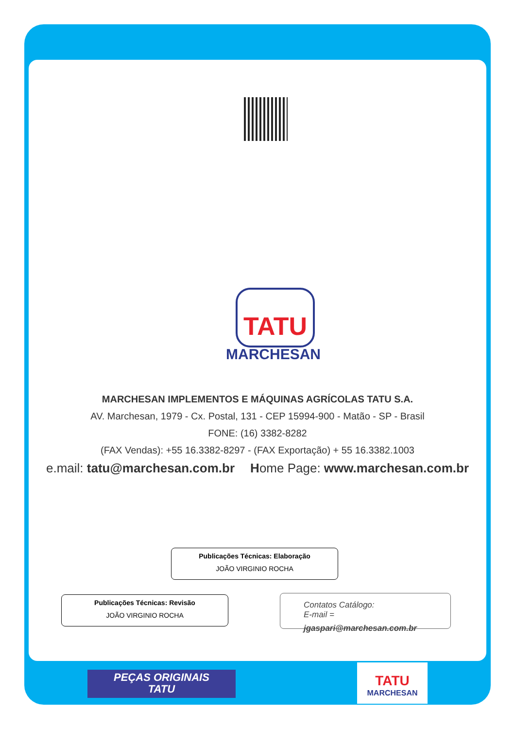TATU
MARCHESAN
MARCHESAN IMPLEMENTOS E MÁQUINAS AGRÍCOLAS TATU S.A.
AV. Marchesan, 1979 - Cx. Postal, 131 - CEP 15994-900 - Matão - SP - Brasil
FONE: (16) 3382-8282
(FAX Vendas): +55 16.3382-8297 - (FAX Exportação) + 55 16.3382.1003
e.mail: tatu@marchesan.com.br Home Page: www.marchesan.com.br
Publicações Técnicas: Elaboração
JOÃO VIRGINIO ROCHA
Publicações Técnicas: Revisão
JOÃO VIRGINIO ROCHA
Contatos Catálogo:
E-mail =
jgaspari@marchesan.com.br
PEÇAS ORIGINAIS
TATU
TATU
MARCHESAN